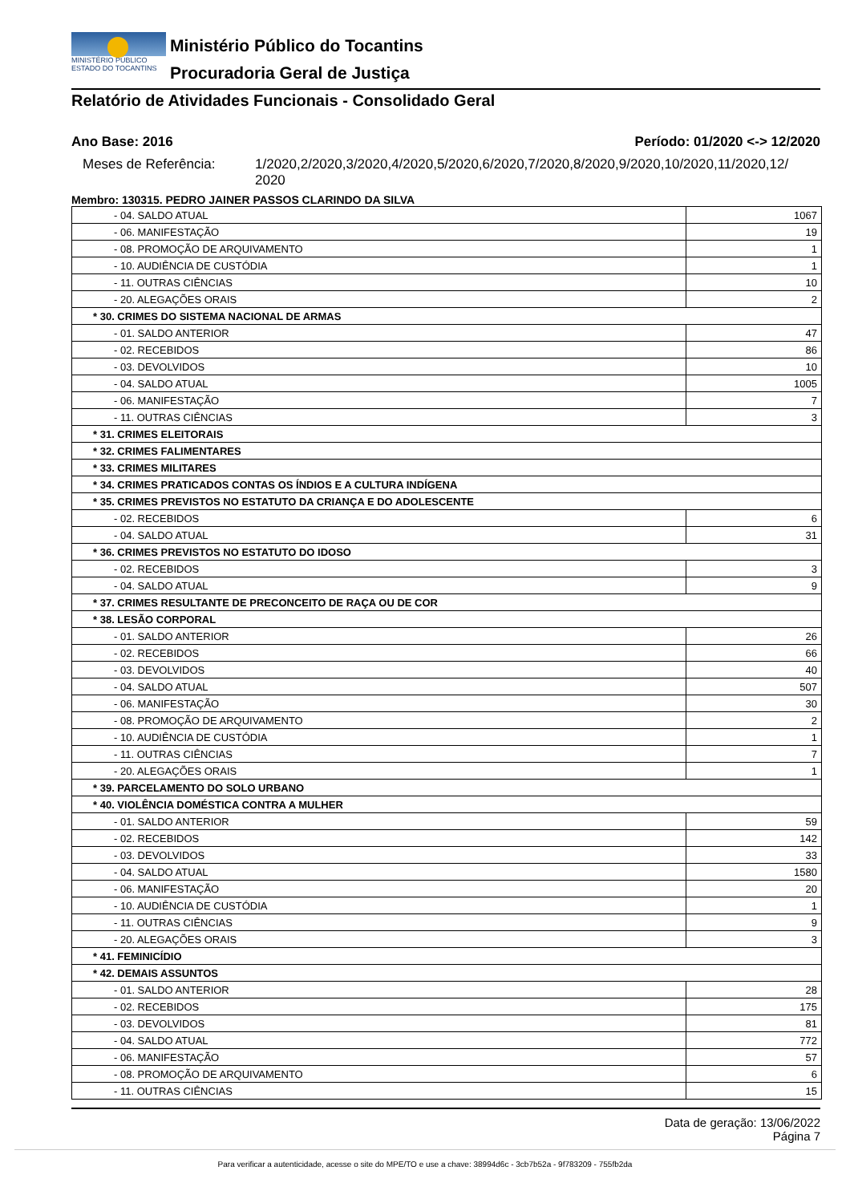MINISTÉRIO PÚBLICO
ESTADO DO TOCANTINS
Ministério Público do Tocantins
Procuradoria Geral de Justiça
Relatório de Atividades Funcionais - Consolidado Geral
Ano Base: 2016 Período: 01/2020 <-> 12/2020
Meses de Referência: 1/2020,2/2020,3/2020,4/2020,5/2020,6/2020,7/2020,8/2020,9/2020,10/2020,11/2020,12/ 2020
Membro: 130315. PEDRO JAINER PASSOS CLARINDO DA SILVA
| - 04. SALDO ATUAL | 1067 |
| - 06. MANIFESTAÇÃO | 19 |
| - 08. PROMOÇÃO DE ARQUIVAMENTO | 1 |
| - 10. AUDIÊNCIA DE CUSTÓDIA | 1 |
| - 11. OUTRAS CIÊNCIAS | 10 |
| - 20. ALEGAÇÕES ORAIS | 2 |
| * 30. CRIMES DO SISTEMA NACIONAL DE ARMAS | |
| - 01. SALDO ANTERIOR | 47 |
| - 02. RECEBIDOS | 86 |
| - 03. DEVOLVIDOS | 10 |
| - 04. SALDO ATUAL | 1005 |
| - 06. MANIFESTAÇÃO | 7 |
| - 11. OUTRAS CIÊNCIAS | 3 |
| * 31. CRIMES ELEITORAIS | |
| * 32. CRIMES FALIMENTARES | |
| * 33. CRIMES MILITARES | |
| * 34. CRIMES PRATICADOS CONTAS OS ÍNDIOS E A CULTURA INDÍGENA | |
| * 35. CRIMES PREVISTOS NO ESTATUTO DA CRIANÇA E DO ADOLESCENTE | |
| - 02. RECEBIDOS | 6 |
| - 04. SALDO ATUAL | 31 |
| * 36. CRIMES PREVISTOS NO ESTATUTO DO IDOSO | |
| - 02. RECEBIDOS | 3 |
| - 04. SALDO ATUAL | 9 |
| * 37. CRIMES RESULTANTE DE PRECONCEITO DE RAÇA OU DE COR | |
| * 38. LESÃO CORPORAL | |
| - 01. SALDO ANTERIOR | 26 |
| - 02. RECEBIDOS | 66 |
| - 03. DEVOLVIDOS | 40 |
| - 04. SALDO ATUAL | 507 |
| - 06. MANIFESTAÇÃO | 30 |
| - 08. PROMOÇÃO DE ARQUIVAMENTO | 2 |
| - 10. AUDIÊNCIA DE CUSTÓDIA | 1 |
| - 11. OUTRAS CIÊNCIAS | 7 |
| - 20. ALEGAÇÕES ORAIS | 1 |
| * 39. PARCELAMENTO DO SOLO URBANO | |
| * 40. VIOLÊNCIA DOMÉSTICA CONTRA A MULHER | |
| - 01. SALDO ANTERIOR | 59 |
| - 02. RECEBIDOS | 142 |
| - 03. DEVOLVIDOS | 33 |
| - 04. SALDO ATUAL | 1580 |
| - 06. MANIFESTAÇÃO | 20 |
| - 10. AUDIÊNCIA DE CUSTÓDIA | 1 |
| - 11. OUTRAS CIÊNCIAS | 9 |
| - 20. ALEGAÇÕES ORAIS | 3 |
| * 41. FEMINICÍDIO | |
| * 42. DEMAIS ASSUNTOS | |
| - 01. SALDO ANTERIOR | 28 |
| - 02. RECEBIDOS | 175 |
| - 03. DEVOLVIDOS | 81 |
| - 04. SALDO ATUAL | 772 |
| - 06. MANIFESTAÇÃO | 57 |
| - 08. PROMOÇÃO DE ARQUIVAMENTO | 6 |
| - 11. OUTRAS CIÊNCIAS | 15 |
Data de geração: 13/06/2022
Página 7
Para verificar a autenticidade, acesse o site do MPE/TO e use a chave: 38994d6c - 3cb7b52a - 9f783209 - 755fb2da